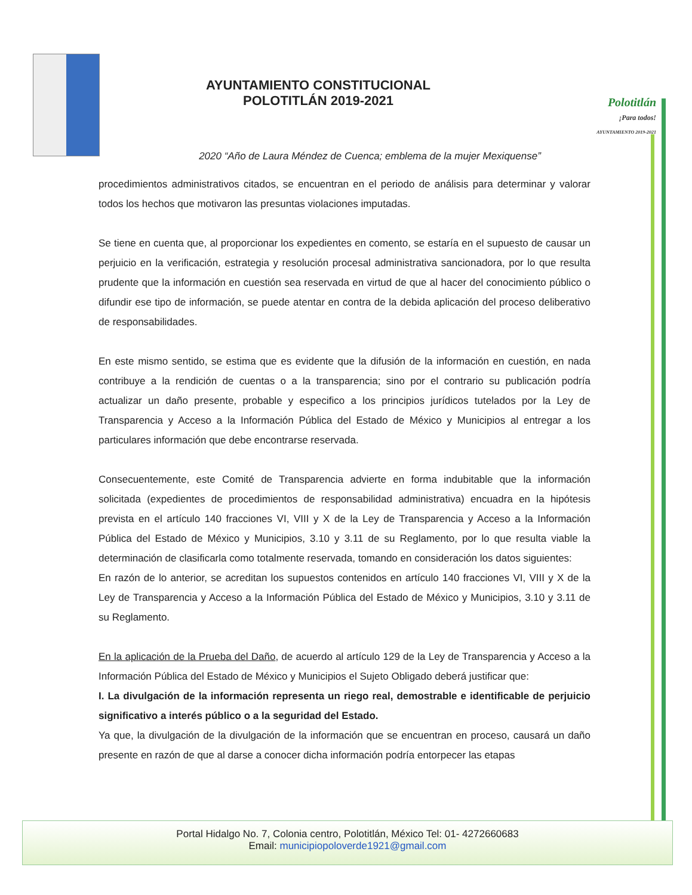AYUNTAMIENTO CONSTITUCIONAL
POLOTITLÁN 2019-2021
Polotitlán
¡Para todos!
AYUNTAMIENTO 2019-2021
2020 “Año de Laura Méndez de Cuenca; emblema de la mujer Mexiquense”
procedimientos administrativos citados, se encuentran en el periodo de análisis para determinar y valorar todos los hechos que motivaron las presuntas violaciones imputadas.
Se tiene en cuenta que, al proporcionar los expedientes en comento, se estaría en el supuesto de causar un perjuicio en la verificación, estrategia y resolución procesal administrativa sancionadora, por lo que resulta prudente que la información en cuestión sea reservada en virtud de que al hacer del conocimiento público o difundir ese tipo de información, se puede atentar en contra de la debida aplicación del proceso deliberativo de responsabilidades.
En este mismo sentido, se estima que es evidente que la difusión de la información en cuestión, en nada contribuye a la rendición de cuentas o a la transparencia; sino por el contrario su publicación podría actualizar un daño presente, probable y especifico a los principios jurídicos tutelados por la Ley de Transparencia y Acceso a la Información Pública del Estado de México y Municipios al entregar a los particulares información que debe encontrarse reservada.
Consecuentemente, este Comité de Transparencia advierte en forma indubitable que la información solicitada (expedientes de procedimientos de responsabilidad administrativa) encuadra en la hipótesis prevista en el artículo 140 fracciones VI, VIII y X de la Ley de Transparencia y Acceso a la Información Pública del Estado de México y Municipios, 3.10 y 3.11 de su Reglamento, por lo que resulta viable la determinación de clasificarla como totalmente reservada, tomando en consideración los datos siguientes:
En razón de lo anterior, se acreditan los supuestos contenidos en artículo 140 fracciones VI, VIII y X de la Ley de Transparencia y Acceso a la Información Pública del Estado de México y Municipios, 3.10 y 3.11 de su Reglamento.
En la aplicación de la Prueba del Daño, de acuerdo al artículo 129 de la Ley de Transparencia y Acceso a la Información Pública del Estado de México y Municipios el Sujeto Obligado deberá justificar que:
I. La divulgación de la información representa un riego real, demostrable e identificable de perjuicio significativo a interés público o a la seguridad del Estado.
Ya que, la divulgación de la divulgación de la información que se encuentran en proceso, causará un daño presente en razón de que al darse a conocer dicha información podría entorpecer las etapas
Portal Hidalgo No. 7, Colonia centro, Polotitlán, México Tel: 01- 4272660683
Email: municipiopoloverde1921@gmail.com